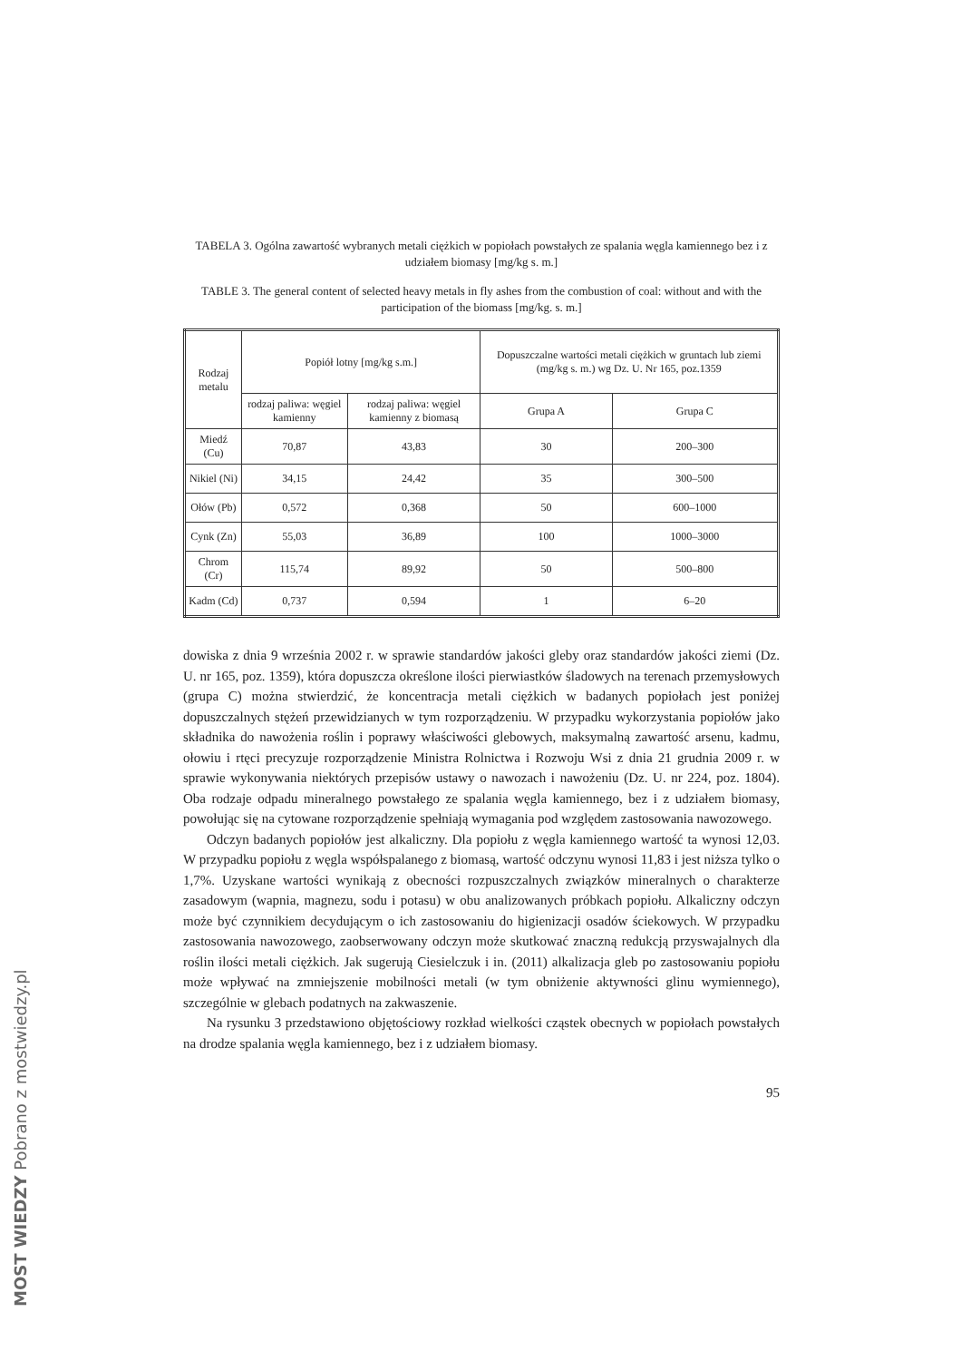TABELA 3. Ogólna zawartość wybranych metali ciężkich w popiołach powstałych ze spalania węgla kamiennego bez i z udziałem biomasy [mg/kg s. m.]
TABLE 3. The general content of selected heavy metals in fly ashes from the combustion of coal: without and with the participation of the biomass [mg/kg. s. m.]
| Rodzaj metalu | Popiół lotny [mg/kg s.m.] | | Dopuszczalne wartości metali ciężkich w gruntach lub ziemi (mg/kg s. m.) wg Dz. U. Nr 165, poz.1359 | |
| --- | --- | --- | --- | --- |
| | rodzaj paliwa: węgiel kamienny | rodzaj paliwa: węgiel kamienny z biomasą | Grupa A | Grupa C |
| Miedź (Cu) | 70,87 | 43,83 | 30 | 200–300 |
| Nikiel (Ni) | 34,15 | 24,42 | 35 | 300–500 |
| Ołów (Pb) | 0,572 | 0,368 | 50 | 600–1000 |
| Cynk (Zn) | 55,03 | 36,89 | 100 | 1000–3000 |
| Chrom (Cr) | 115,74 | 89,92 | 50 | 500–800 |
| Kadm (Cd) | 0,737 | 0,594 | 1 | 6–20 |
dowiska z dnia 9 września 2002 r. w sprawie standardów jakości gleby oraz standardów jakości ziemi (Dz. U. nr 165, poz. 1359), która dopuszcza określone ilości pierwiastków śladowych na terenach przemysłowych (grupa C) można stwierdzić, że koncentracja metali ciężkich w badanych popiołach jest poniżej dopuszczalnych stężeń przewidzianych w tym rozporządzeniu. W przypadku wykorzystania popiołów jako składnika do nawożenia roślin i poprawy właściwości glebowych, maksymalną zawartość arsenu, kadmu, ołowiu i rtęci precyzuje rozporządzenie Ministra Rolnictwa i Rozwoju Wsi z dnia 21 grudnia 2009 r. w sprawie wykonywania niektórych przepisów ustawy o nawozach i nawożeniu (Dz. U. nr 224, poz. 1804). Oba rodzaje odpadu mineralnego powstałego ze spalania węgla kamiennego, bez i z udziałem biomasy, powołując się na cytowane rozporządzenie spełniają wymagania pod względem zastosowania nawozowego.
Odczyn badanych popiołów jest alkaliczny. Dla popiołu z węgla kamiennego wartość ta wynosi 12,03. W przypadku popiołu z węgla współspalanego z biomasą, wartość odczynu wynosi 11,83 i jest niższa tylko o 1,7%. Uzyskane wartości wynikają z obecności rozpuszczalnych związków mineralnych o charakterze zasadowym (wapnia, magnezu, sodu i potasu) w obu analizowanych próbkach popiołu. Alkaliczny odczyn może być czynnikiem decydującym o ich zastosowaniu do higienizacji osadów ściekowych. W przypadku zastosowania nawozowego, zaobserwowany odczyn może skutkować znaczną redukcją przyswajalnych dla roślin ilości metali ciężkich. Jak sugerują Ciesielczuk i in. (2011) alkalizacja gleb po zastosowaniu popiołu może wpływać na zmniejszenie mobilności metali (w tym obniżenie aktywności glinu wymiennego), szczególnie w glebach podatnych na zakwaszenie.
Na rysunku 3 przedstawiono objętościowy rozkład wielkości cząstek obecnych w popiołach powstałych na drodze spalania węgla kamiennego, bez i z udziałem biomasy.
95
MOST WIEDZY Pobrano z mostwiedzy.pl